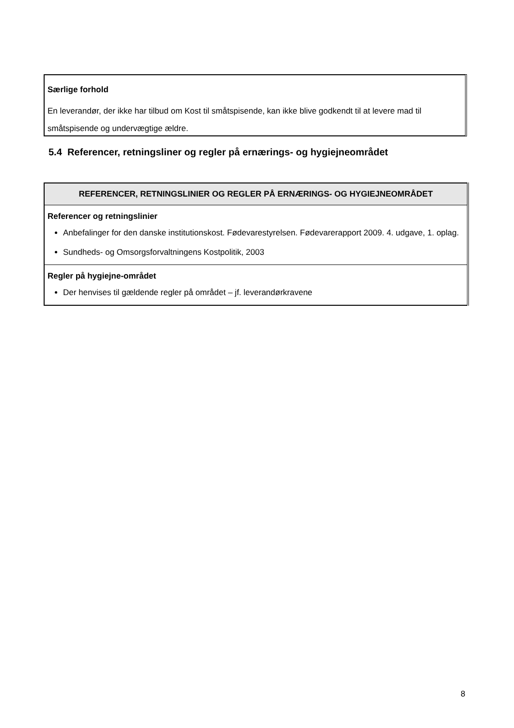Særlige forhold
En leverandør, der ikke har tilbud om Kost til småtspisende, kan ikke blive godkendt til at levere mad til småtspisende og undervægtige ældre.
5.4 Referencer, retningsliner og regler på ernærings- og hygiejneområdet
| REFERENCER, RETNINGSLINIER OG REGLER PÅ ERNÆRINGS- OG HYGIEJNEOMRÅDET |
| --- |
| Referencer og retningslinier Anbefalinger for den danske institutionskost. Fødevarestyrelsen. Fødevarerapport 2009. 4. udgave, 1. oplag. Sundheds- og Omsorgsforvaltningens Kostpolitik, 2003 |
| Regler på hygiejne-området Der henvises til gældende regler på området – jf. leverandørkravene |
8